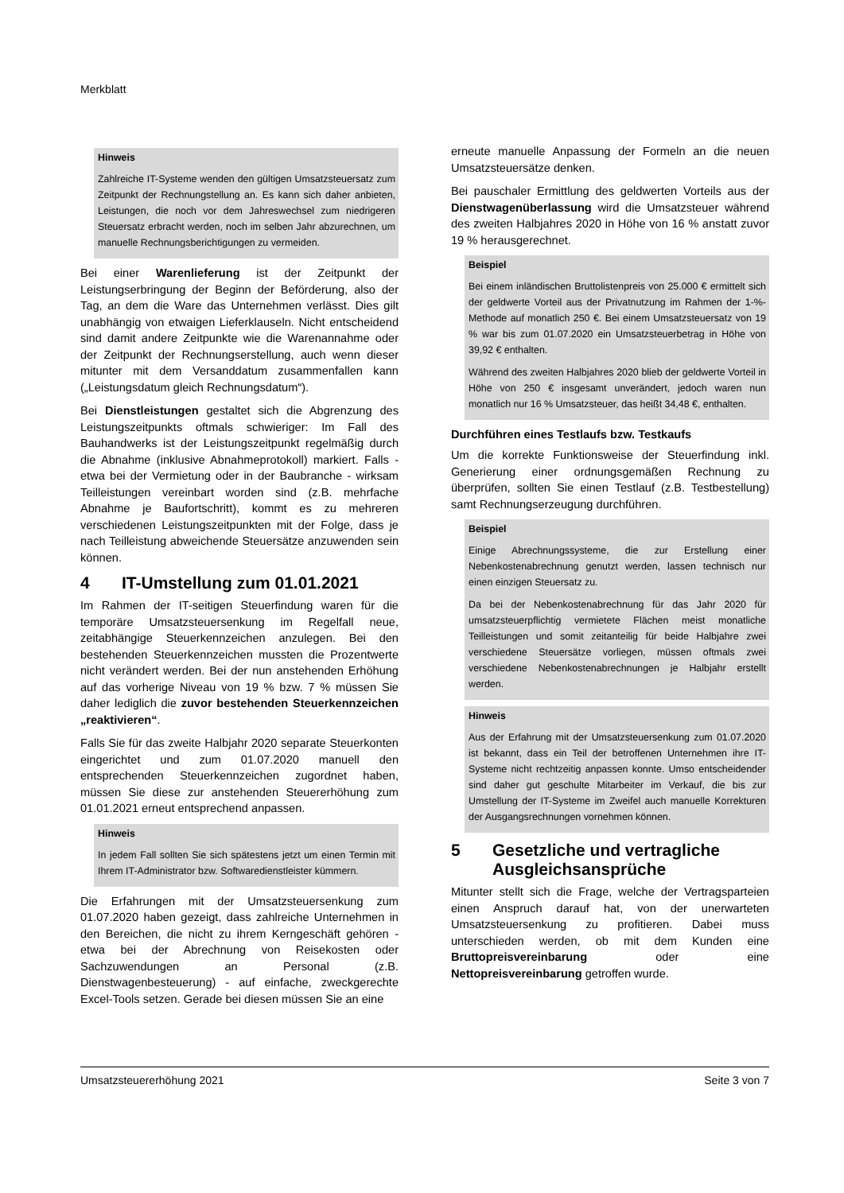Merkblatt
Hinweis
Zahlreiche IT-Systeme wenden den gültigen Umsatzsteuersatz zum Zeitpunkt der Rechnungstellung an. Es kann sich daher anbieten, Leistungen, die noch vor dem Jahreswechsel zum niedrigeren Steuersatz erbracht werden, noch im selben Jahr abzurechnen, um manuelle Rechnungsberichtigungen zu vermeiden.
Bei einer Warenlieferung ist der Zeitpunkt der Leistungserbringung der Beginn der Beförderung, also der Tag, an dem die Ware das Unternehmen verlässt. Dies gilt unabhängig von etwaigen Lieferklauseln. Nicht entscheidend sind damit andere Zeitpunkte wie die Warenannahme oder der Zeitpunkt der Rechnungserstellung, auch wenn dieser mitunter mit dem Versanddatum zusammenfallen kann („Leistungsdatum gleich Rechnungsdatum“).
Bei Dienstleistungen gestaltet sich die Abgrenzung des Leistungszeitpunkts oftmals schwieriger: Im Fall des Bauhandwerks ist der Leistungszeitpunkt regelmäßig durch die Abnahme (inklusive Abnahmeprotokoll) markiert. Falls - etwa bei der Vermietung oder in der Baubranche - wirksam Teilleistungen vereinbart worden sind (z.B. mehrfache Abnahme je Baufortschritt), kommt es zu mehreren verschiedenen Leistungszeitpunkten mit der Folge, dass je nach Teilleistung abweichende Steuersätze anzuwenden sein können.
4 IT-Umstellung zum 01.01.2021
Im Rahmen der IT-seitigen Steuerfindung waren für die temporäre Umsatzsteuersenkung im Regelfall neue, zeitabhängige Steuerkennzeichen anzulegen. Bei den bestehenden Steuerkennzeichen mussten die Prozentwerte nicht verändert werden. Bei der nun anstehenden Erhöhung auf das vorherige Niveau von 19 % bzw. 7 % müssen Sie daher lediglich die zuvor bestehenden Steuerkennzeichen „reaktivieren“.
Falls Sie für das zweite Halbjahr 2020 separate Steuerkonten eingerichtet und zum 01.07.2020 manuell den entsprechenden Steuerkennzeichen zugordnet haben, müssen Sie diese zur anstehenden Steuererhöhung zum 01.01.2021 erneut entsprechend anpassen.
Hinweis
In jedem Fall sollten Sie sich spätestens jetzt um einen Termin mit Ihrem IT-Administrator bzw. Softwaredienstleister kümmern.
Die Erfahrungen mit der Umsatzsteuersenkung zum 01.07.2020 haben gezeigt, dass zahlreiche Unternehmen in den Bereichen, die nicht zu ihrem Kerngeschäft gehören - etwa bei der Abrechnung von Reisekosten oder Sachzuwendungen an Personal (z.B. Dienstwagenbesteuerung) - auf einfache, zweckgerechte Excel-Tools setzen. Gerade bei diesen müssen Sie an eine
erneute manuelle Anpassung der Formeln an die neuen Umsatzsteuersätze denken.
Bei pauschaler Ermittlung des geldwerten Vorteils aus der Dienstwagenüberlassung wird die Umsatzsteuer während des zweiten Halbjahres 2020 in Höhe von 16 % anstatt zuvor 19 % herausgerechnet.
Beispiel
Bei einem inländischen Bruttolistenpreis von 25.000 € ermittelt sich der geldwerte Vorteil aus der Privatnutzung im Rahmen der 1-%-Methode auf monatlich 250 €. Bei einem Umsatzsteuersatz von 19 % war bis zum 01.07.2020 ein Umsatzsteuerbetrag in Höhe von 39,92 € enthalten.
Während des zweiten Halbjahres 2020 blieb der geldwerte Vorteil in Höhe von 250 € insgesamt unverändert, jedoch waren nun monatlich nur 16 % Umsatzsteuer, das heißt 34,48 €, enthalten.
Durchführen eines Testlaufs bzw. Testkaufs
Um die korrekte Funktionsweise der Steuerfindung inkl. Generierung einer ordnungsgemäßen Rechnung zu überprüfen, sollten Sie einen Testlauf (z.B. Testbestellung) samt Rechnungserzeugung durchführen.
Beispiel
Einige Abrechnungssysteme, die zur Erstellung einer Nebenkostenabrechnung genutzt werden, lassen technisch nur einen einzigen Steuersatz zu.
Da bei der Nebenkostenabrechnung für das Jahr 2020 für umsatzsteuerpflichtig vermietete Flächen meist monatliche Teilleistungen und somit zeitanteilig für beide Halbjahre zwei verschiedene Steuersätze vorliegen, müssen oftmals zwei verschiedene Nebenkostenabrechnungen je Halbjahr erstellt werden.
Hinweis
Aus der Erfahrung mit der Umsatzsteuersenkung zum 01.07.2020 ist bekannt, dass ein Teil der betroffenen Unternehmen ihre IT-Systeme nicht rechtzeitig anpassen konnte. Umso entscheidender sind daher gut geschulte Mitarbeiter im Verkauf, die bis zur Umstellung der IT-Systeme im Zweifel auch manuelle Korrekturen der Ausgangsrechnungen vornehmen können.
5 Gesetzliche und vertragliche Ausgleichsansprüche
Mitunter stellt sich die Frage, welche der Vertragsparteien einen Anspruch darauf hat, von der unerwarteten Umsatzsteuersenkung zu profitieren. Dabei muss unterschieden werden, ob mit dem Kunden eine Bruttopreisvereinbarung oder eine Nettopreisvereinbarung getroffen wurde.
Umsatzsteuererhöhung 2021 Seite 3 von 7